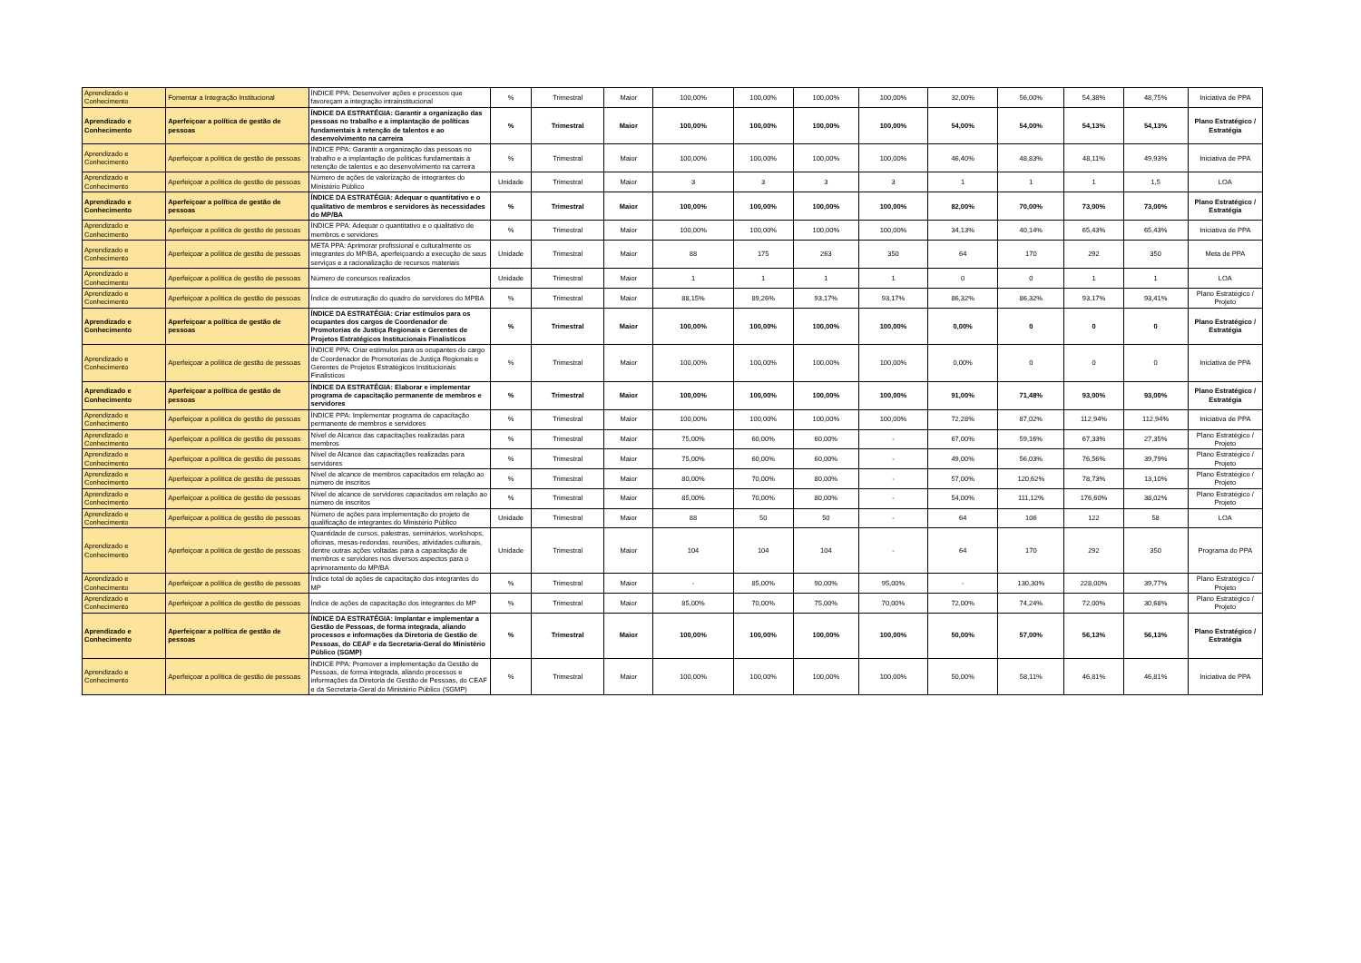| Aprendizado e Conhecimento | Fomentar a Integração Institucional | ÍNDICE PPA: Desenvolver ações e processos que favoreçam a integração intrainstitucional | % | Trimestral | Maior | 100,00% | 100,00% | 100,00% | 100,00% | 32,00% | 56,00% | 54,38% | 48,75% | Iniciativa de PPA |
| Aprendizado e Conhecimento | Aperfeiçoar a política de gestão de pessoas | ÍNDICE DA ESTRATÉGIA: Garantir a organização das pessoas no trabalho e a implantação de políticas fundamentais à retenção de talentos e ao desenvolvimento na carreira | % | Trimestral | Maior | 100,00% | 100,00% | 100,00% | 100,00% | 54,00% | 54,00% | 54,13% | 54,13% | Plano Estratégico / Estratégia |
| Aprendizado e Conhecimento | Aperfeiçoar a política de gestão de pessoas | ÍNDICE PPA: Garantir a organização das pessoas no trabalho e a implantação de políticas fundamentais à retenção de talentos e ao desenvolvimento na carreira | % | Trimestral | Maior | 100,00% | 100,00% | 100,00% | 100,00% | 46,40% | 48,83% | 48,11% | 49,93% | Iniciativa de PPA |
| Aprendizado e Conhecimento | Aperfeiçoar a política de gestão de pessoas | Número de ações de valorização de integrantes do Ministério Público | Unidade | Trimestral | Maior | 3 | 3 | 3 | 3 | 1 | 1 | 1 | 1,5 | LOA |
| Aprendizado e Conhecimento | Aperfeiçoar a política de gestão de pessoas | ÍNDICE DA ESTRATÉGIA: Adequar o quantitativo e o qualitativo de membros e servidores às necessidades do MP/BA | % | Trimestral | Maior | 100,00% | 100,00% | 100,00% | 100,00% | 82,00% | 70,00% | 73,00% | 73,00% | Plano Estratégico / Estratégia |
| Aprendizado e Conhecimento | Aperfeiçoar a política de gestão de pessoas | ÍNDICE PPA: Adequar o quantitativo e o qualitativo de membros e servidores | % | Trimestral | Maior | 100,00% | 100,00% | 100,00% | 100,00% | 34,13% | 40,14% | 65,43% | 65,43% | Iniciativa de PPA |
| Aprendizado e Conhecimento | Aperfeiçoar a política de gestão de pessoas | META PPA: Aprimorar profissional e culturalmente os integrantes do MP/BA, aperfeiçoando a execução de seus serviços e a racionalização de recursos materiais | Unidade | Trimestral | Maior | 88 | 175 | 263 | 350 | 64 | 170 | 292 | 350 | Meta de PPA |
| Aprendizado e Conhecimento | Aperfeiçoar a política de gestão de pessoas | Número de concursos realizados | Unidade | Trimestral | Maior | 1 | 1 | 1 | 1 | 0 | 0 | 1 | 1 | LOA |
| Aprendizado e Conhecimento | Aperfeiçoar a política de gestão de pessoas | Índice de estruturação do quadro de servidores do MPBA | % | Trimestral | Maior | 88,15% | 89,26% | 93,17% | 93,17% | 86,32% | 86,32% | 93,17% | 93,41% | Plano Estratégico / Projeto |
| Aprendizado e Conhecimento | Aperfeiçoar a política de gestão de pessoas | ÍNDICE DA ESTRATÉGIA: Criar estímulos para os ocupantes dos cargos de Coordenador de Promotorias de Justiça Regionais e Gerentes de Projetos Estratégicos Institucionais Finalistícos | % | Trimestral | Maior | 100,00% | 100,00% | 100,00% | 100,00% | 0,00% | 0 | 0 | 0 | Plano Estratégico / Estratégia |
| Aprendizado e Conhecimento | Aperfeiçoar a política de gestão de pessoas | ÍNDICE PPA: Criar estímulos para os ocupantes do cargo de Coordenador de Promotorias de Justiça Regionais e Gerentes de Projetos Estratégicos Institucionais Finalistícos | % | Trimestral | Maior | 100,00% | 100,00% | 100,00% | 100,00% | 0,00% | 0 | 0 | 0 | Iniciativa de PPA |
| Aprendizado e Conhecimento | Aperfeiçoar a política de gestão de pessoas | ÍNDICE DA ESTRATÉGIA: Elaborar e implementar programa de capacitação permanente de membros e servidores | % | Trimestral | Maior | 100,00% | 100,00% | 100,00% | 100,00% | 91,00% | 71,48% | 93,00% | 93,00% | Plano Estratégico / Estratégia |
| Aprendizado e Conhecimento | Aperfeiçoar a política de gestão de pessoas | ÍNDICE PPA: Implementar programa de capacitação permanente de membros e servidores | % | Trimestral | Maior | 100,00% | 100,00% | 100,00% | 100,00% | 72,28% | 87,02% | 112,94% | 112,94% | Iniciativa de PPA |
| Aprendizado e Conhecimento | Aperfeiçoar a política de gestão de pessoas | Nível de Alcance das capacitações realizadas para membros | % | Trimestral | Maior | 75,00% | 60,00% | 60,00% | - | 67,00% | 59,16% | 67,33% | 27,35% | Plano Estratégico / Projeto |
| Aprendizado e Conhecimento | Aperfeiçoar a política de gestão de pessoas | Nível de Alcance das capacitações realizadas para servidores | % | Trimestral | Maior | 75,00% | 60,00% | 60,00% | - | 49,00% | 56,03% | 76,56% | 39,79% | Plano Estratégico / Projeto |
| Aprendizado e Conhecimento | Aperfeiçoar a política de gestão de pessoas | Nível de alcance de membros capacitados em relação ao número de inscritos | % | Trimestral | Maior | 80,00% | 70,00% | 80,00% | - | 57,00% | 120,62% | 78,73% | 13,10% | Plano Estratégico / Projeto |
| Aprendizado e Conhecimento | Aperfeiçoar a política de gestão de pessoas | Nível de alcance de servidores capacitados em relação ao número de inscritos | % | Trimestral | Maior | 85,00% | 70,00% | 80,00% | - | 54,00% | 111,12% | 176,60% | 38,02% | Plano Estratégico / Projeto |
| Aprendizado e Conhecimento | Aperfeiçoar a política de gestão de pessoas | Número de ações para implementação do projeto de qualificação de integrantes do Ministério Público | Unidade | Trimestral | Maior | 88 | 50 | 50 | - | 64 | 106 | 122 | 58 | LOA |
| Aprendizado e Conhecimento | Aperfeiçoar a política de gestão de pessoas | Quantidade de cursos, palestras, seminários, workshops, oficinas, mesas-redondas, reuniões, atividades culturais, dentre outras ações voltadas para a capacitação de membros e servidores nos diversos aspectos para o aprimoramento do MP/BA | Unidade | Trimestral | Maior | 104 | 104 | 104 | - | 64 | 170 | 292 | 350 | Programa do PPA |
| Aprendizado e Conhecimento | Aperfeiçoar a política de gestão de pessoas | Índice total de ações de capacitação dos integrantes do MP | % | Trimestral | Maior | - | 85,00% | 90,00% | 95,00% | - | 130,30% | 228,00% | 39,77% | Plano Estratégico / Projeto |
| Aprendizado e Conhecimento | Aperfeiçoar a política de gestão de pessoas | Índice de ações de capacitação dos integrantes do MP | % | Trimestral | Maior | 85,00% | 70,00% | 75,00% | 70,00% | 72,00% | 74,24% | 72,00% | 30,68% | Plano Estratégico / Projeto |
| Aprendizado e Conhecimento | Aperfeiçoar a política de gestão de pessoas | ÍNDICE DA ESTRATÉGIA: Implantar e implementar a Gestão de Pessoas, de forma integrada, aliando processos e informações da Diretoria de Gestão de Pessoas, do CEAF e da Secretaria-Geral do Ministério Público (SGMP) | % | Trimestral | Maior | 100,00% | 100,00% | 100,00% | 100,00% | 50,00% | 57,00% | 56,13% | 56,13% | Plano Estratégico / Estratégia |
| Aprendizado e Conhecimento | Aperfeiçoar a política de gestão de pessoas | ÍNDICE PPA: Promover a implementação da Gestão de Pessoas, de forma integrada, aliando processos e informações da Diretoria de Gestão de Pessoas, do CEAF e da Secretaria-Geral do Ministério Público (SGMP) | % | Trimestral | Maior | 100,00% | 100,00% | 100,00% | 100,00% | 50,00% | 58,11% | 46,81% | 46,81% | Iniciativa de PPA |